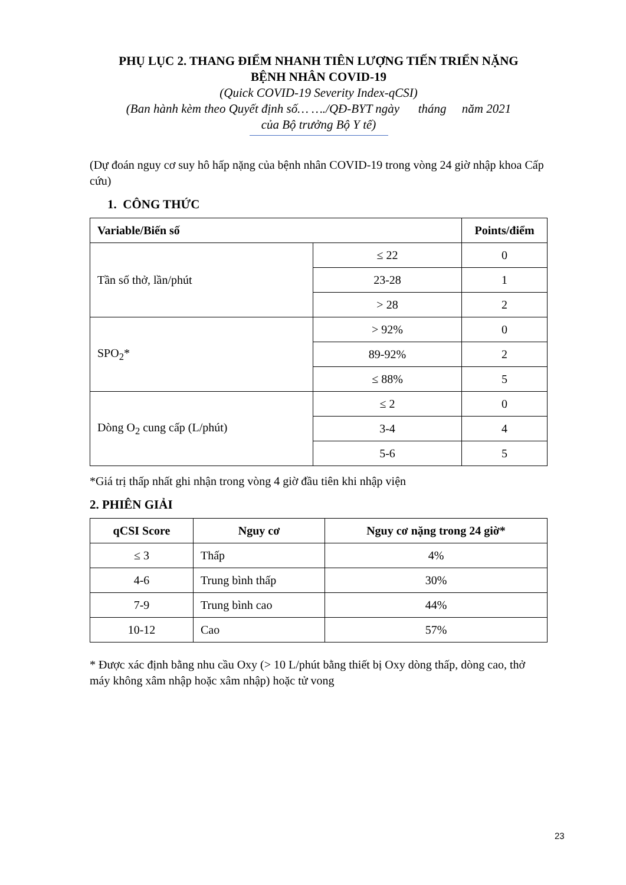PHỤ LỤC 2. THANG ĐIỂM NHANH TIÊN LƯỢNG TIẾN TRIỂN NẶNG
BỆNH NHÂN COVID-19
(Quick COVID-19 Severity Index-qCSI)
(Ban hành kèm theo Quyết định số… …./QĐ-BYT ngày tháng năm 2021
của Bộ trưởng Bộ Y tế)
(Dự đoán nguy cơ suy hô hấp nặng của bệnh nhân COVID-19 trong vòng 24 giờ nhập khoa Cấp cứu)
1. CÔNG THỨC
| Variable/Biến số | | Points/điểm |
| --- | --- | --- |
| Tần số thở, lần/phút | ≤ 22 | 0 |
| | 23-28 | 1 |
| | > 28 | 2 |
| SPO<sub>2</sub>* | > 92% | 0 |
| | 89-92% | 2 |
| | ≤ 88% | 5 |
| Dòng O<sub>2</sub> cung cấp (L/phút) | ≤ 2 | 0 |
| | 3-4 | 4 |
| | 5-6 | 5 |
*Giá trị thấp nhất ghi nhận trong vòng 4 giờ đầu tiên khi nhập viện
2. PHIÊN GIẢI
| qCSI Score | Nguy cơ | Nguy cơ nặng trong 24 giờ* |
| --- | --- | --- |
| ≤ 3 | Thấp | 4% |
| 4-6 | Trung bình thấp | 30% |
| 7-9 | Trung bình cao | 44% |
| 10-12 | Cao | 57% |
* Được xác định bằng nhu cầu Oxy (> 10 L/phút bằng thiết bị Oxy dòng thấp, dòng cao, thở máy không xâm nhập hoặc xâm nhập) hoặc tử vong
23